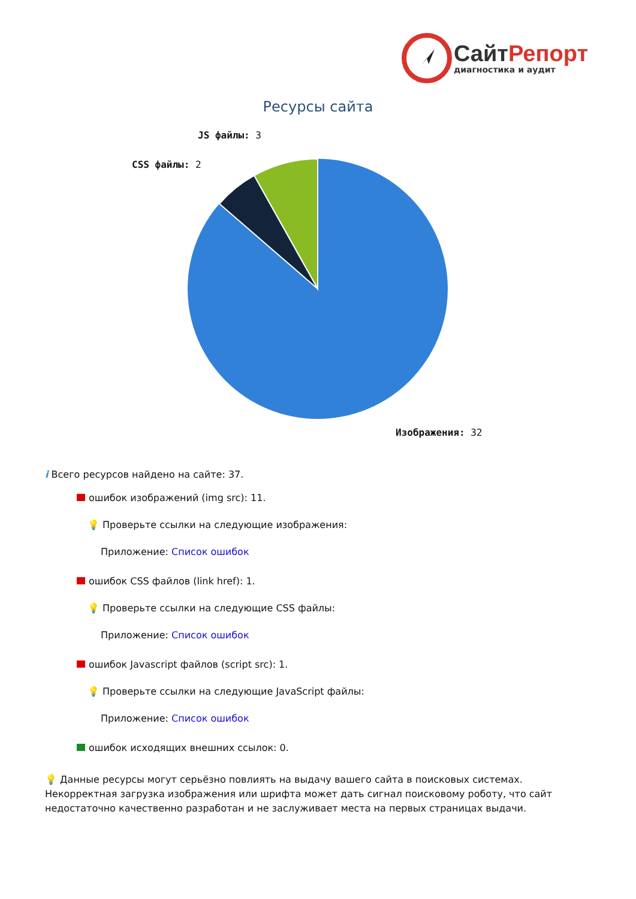Сайт Репорт
диагностика и аудит
Ресурсы сайта
JS файлы: 3
CSS файлы: 2
Изображения: 32
i Всего ресурсов найдено на сайте: 37.
ошибок изображений (img src): 11.
💡 Проверьте ссылки на следующие изображения:
Приложение: Список ошибок
ошибок CSS файлов (link href): 1.
💡 Проверьте ссылки на следующие CSS файлы:
Приложение: Список ошибок
ошибок Javascript файлов (script src): 1.
💡 Проверьте ссылки на следующие JavaScript файлы:
Приложение: Список ошибок
ошибок исходящих внешних ссылок: 0.
💡 Данные ресурсы могут серьёзно повлиять на выдачу вашего сайта в поисковых системах. Некорректная загрузка изображения или шрифта может дать сигнал поисковому роботу, что сайт недостаточно качественно разработан и не заслуживает места на первых страницах выдачи.